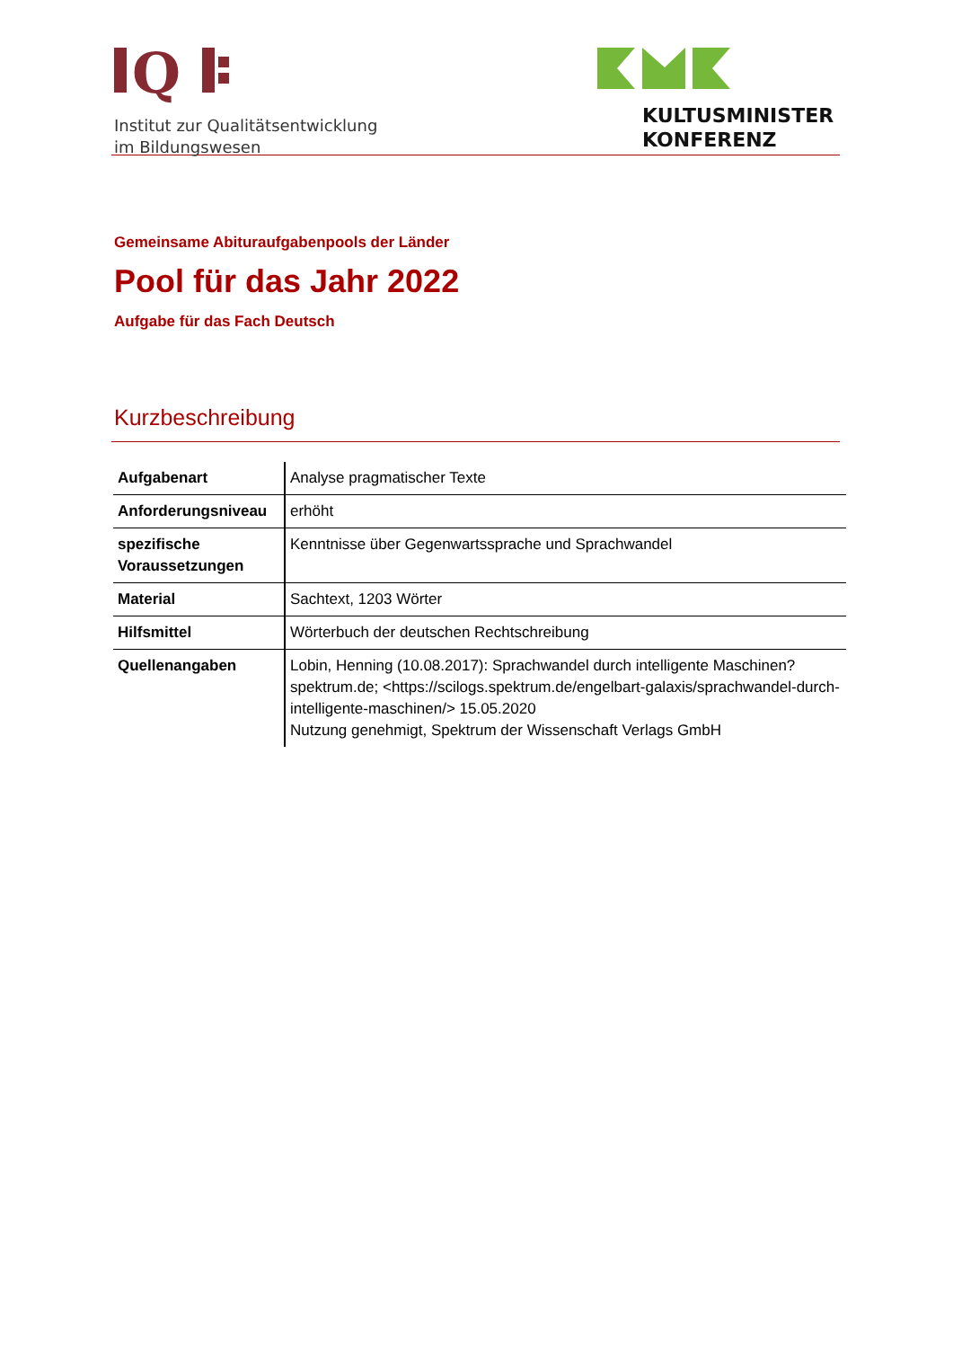Q
Institut zur Qualitätsentwicklung
im Bildungswesen
KULTUSMINISTER
KONFERENZ
Gemeinsame Abituraufgabenpools der Länder
Pool für das Jahr 2022
Aufgabe für das Fach Deutsch
Kurzbeschreibung
| Aufgabenart | Analyse pragmatischer Texte |
| Anforderungsniveau | erhöht |
| spezifische Voraussetzungen | Kenntnisse über Gegenwartssprache und Sprachwandel |
| Material | Sachtext, 1203 Wörter |
| Hilfsmittel | Wörterbuch der deutschen Rechtschreibung |
| Quellenangaben | Lobin, Henning (10.08.2017): Sprachwandel durch intelligente Maschinen? spektrum.de; <https://scilogs.spektrum.de/engelbart-galaxis/sprachwandel-durch-intelligente-maschinen/> 15.05.2020 Nutzung genehmigt, Spektrum der Wissenschaft Verlags GmbH |